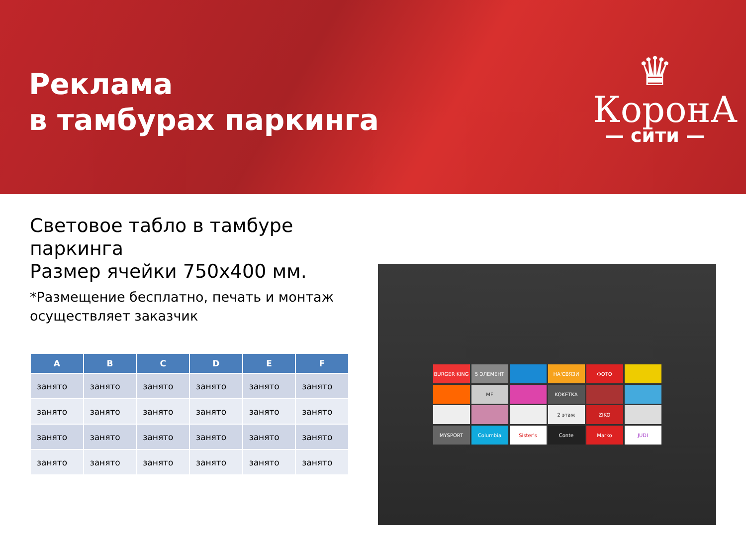Реклама
в тамбурах паркинга
♛
КоронА
— сити —
Световое табло в тамбуре паркинга
Размер ячейки 750х400 мм.
*Размещение бесплатно, печать и монтаж осуществляет заказчик
| A | B | C | D | E | F |
| --- | --- | --- | --- | --- | --- |
| занято | занято | занято | занято | занято | занято |
| занято | занято | занято | занято | занято | занято |
| занято | занято | занято | занято | занято | занято |
| занято | занято | занято | занято | занято | занято |
BURGER KING
5 ЭЛЕМЕНТ
НА'СВЯЗИ
ФОТО
MF
KOKETKA
2 этаж
ZIKO
MYSPORT
Columbia
Sister's
Conte
Marko
JUDI